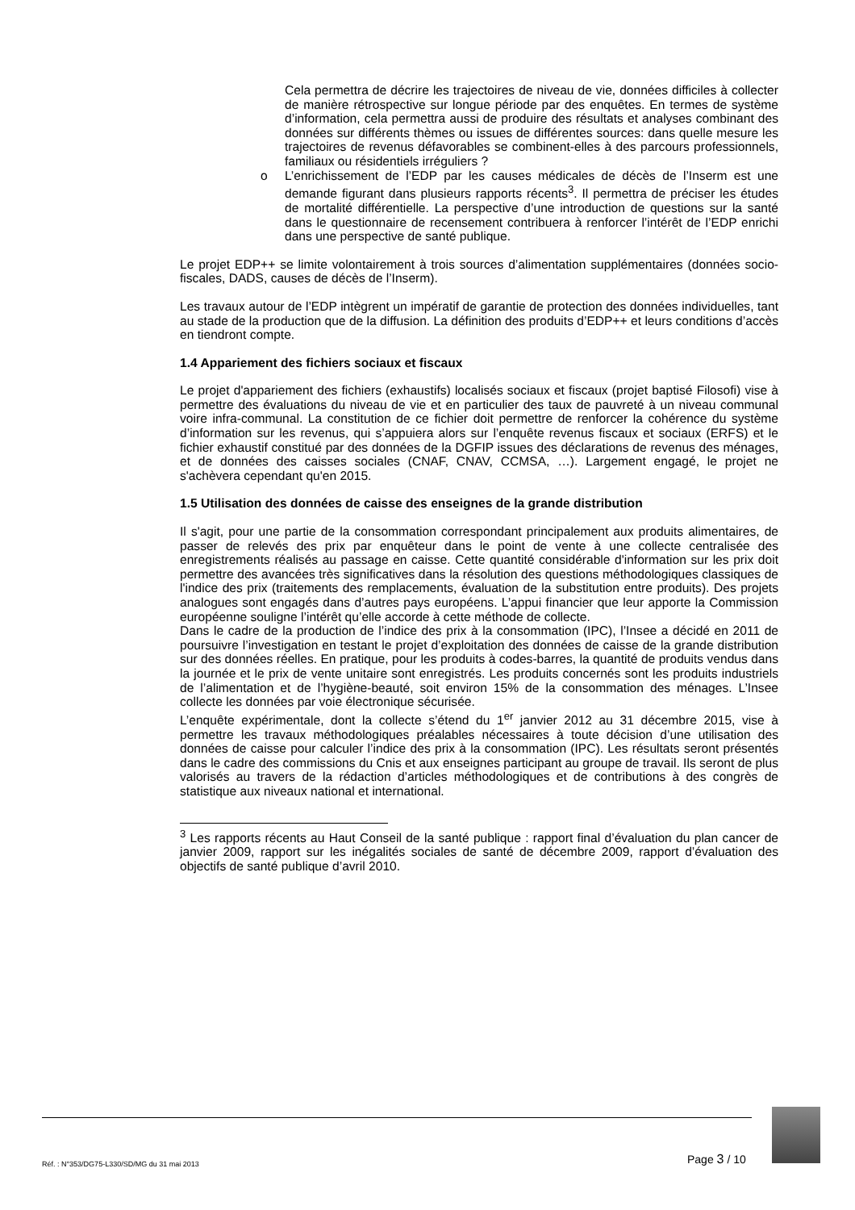Cela permettra de décrire les trajectoires de niveau de vie, données difficiles à collecter de manière rétrospective sur longue période par des enquêtes. En termes de système d’information, cela permettra aussi de produire des résultats et analyses combinant des données sur différents thèmes ou issues de différentes sources: dans quelle mesure les trajectoires de revenus défavorables se combinent-elles à des parcours professionnels, familiaux ou résidentiels irréguliers ?
o L’enrichissement de l’EDP par les causes médicales de décès de l’Inserm est une demande figurant dans plusieurs rapports récents<sup>3</sup>. Il permettra de préciser les études de mortalité différentielle. La perspective d’une introduction de questions sur la santé dans le questionnaire de recensement contribuera à renforcer l’intérêt de l’EDP enrichi dans une perspective de santé publique.
Le projet EDP++ se limite volontairement à trois sources d’alimentation supplémentaires (données socio-fiscales, DADS, causes de décès de l’Inserm).
Les travaux autour de l’EDP intègrent un impératif de garantie de protection des données individuelles, tant au stade de la production que de la diffusion. La définition des produits d’EDP++ et leurs conditions d’accès en tiendront compte.
1.4 Appariement des fichiers sociaux et fiscaux
Le projet d'appariement des fichiers (exhaustifs) localisés sociaux et fiscaux (projet baptisé Filosofi) vise à permettre des évaluations du niveau de vie et en particulier des taux de pauvreté à un niveau communal voire infra-communal. La constitution de ce fichier doit permettre de renforcer la cohérence du système d’information sur les revenus, qui s’appuiera alors sur l’enquête revenus fiscaux et sociaux (ERFS) et le fichier exhaustif constitué par des données de la DGFIP issues des déclarations de revenus des ménages, et de données des caisses sociales (CNAF, CNAV, CCMSA, …). Largement engagé, le projet ne s'achèvera cependant qu'en 2015.
1.5 Utilisation des données de caisse des enseignes de la grande distribution
Il s'agit, pour une partie de la consommation correspondant principalement aux produits alimentaires, de passer de relevés des prix par enquêteur dans le point de vente à une collecte centralisée des enregistrements réalisés au passage en caisse. Cette quantité considérable d'information sur les prix doit permettre des avancées très significatives dans la résolution des questions méthodologiques classiques de l'indice des prix (traitements des remplacements, évaluation de la substitution entre produits). Des projets analogues sont engagés dans d’autres pays européens. L’appui financier que leur apporte la Commission européenne souligne l’intérêt qu’elle accorde à cette méthode de collecte.
Dans le cadre de la production de l’indice des prix à la consommation (IPC), l’Insee a décidé en 2011 de poursuivre l’investigation en testant le projet d’exploitation des données de caisse de la grande distribution sur des données réelles. En pratique, pour les produits à codes-barres, la quantité de produits vendus dans la journée et le prix de vente unitaire sont enregistrés. Les produits concernés sont les produits industriels de l’alimentation et de l’hygiène-beauté, soit environ 15% de la consommation des ménages. L’Insee collecte les données par voie électronique sécurisée.
L’enquête expérimentale, dont la collecte s’étend du 1<sup>er</sup> janvier 2012 au 31 décembre 2015, vise à permettre les travaux méthodologiques préalables nécessaires à toute décision d’une utilisation des données de caisse pour calculer l’indice des prix à la consommation (IPC). Les résultats seront présentés dans le cadre des commissions du Cnis et aux enseignes participant au groupe de travail. Ils seront de plus valorisés au travers de la rédaction d’articles méthodologiques et de contributions à des congrès de statistique aux niveaux national et international.
<sup>3</sup> Les rapports récents au Haut Conseil de la santé publique : rapport final d’évaluation du plan cancer de janvier 2009, rapport sur les inégalités sociales de santé de décembre 2009, rapport d’évaluation des objectifs de santé publique d’avril 2010.
Réf. : N°353/DG75-L330/SD/MG du 31 mai 2013
Page 3 / 10